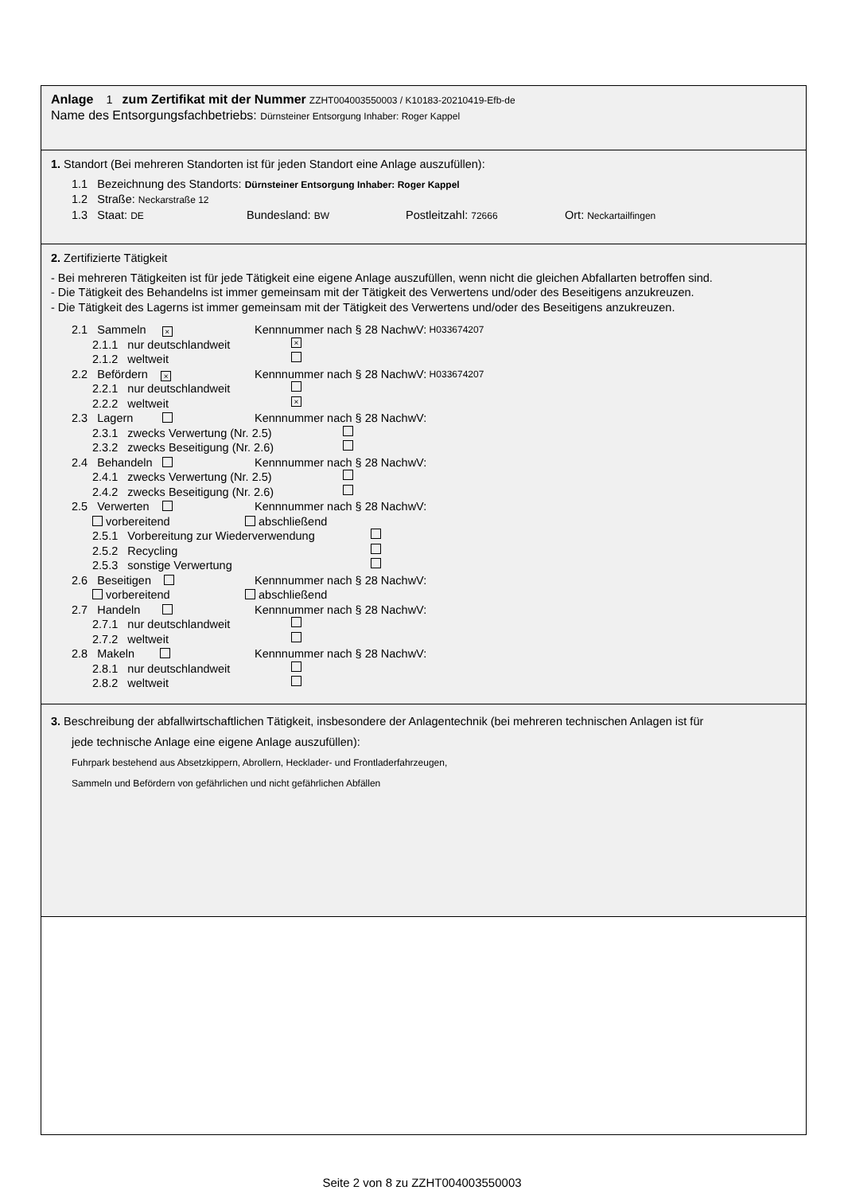Anlage 1 zum Zertifikat mit der Nummer ZZHT004003550003 / K10183-20210419-Efb-de
Name des Entsorgungsfachbetriebs: Dürnsteiner Entsorgung Inhaber: Roger Kappel
1. Standort (Bei mehreren Standorten ist für jeden Standort eine Anlage auszufüllen):
1.1 Bezeichnung des Standorts: Dürnsteiner Entsorgung Inhaber: Roger Kappel
1.2 Straße: Neckarstraße 12
1.3 Staat: DE Bundesland: BW Postleitzahl: 72666 Ort: Neckartailfingen
2. Zertifizierte Tätigkeit
- Bei mehreren Tätigkeiten ist für jede Tätigkeit eine eigene Anlage auszufüllen, wenn nicht die gleichen Abfallarten betroffen sind.
- Die Tätigkeit des Behandelns ist immer gemeinsam mit der Tätigkeit des Verwertens und/oder des Beseitigens anzukreuzen.
- Die Tätigkeit des Lagerns ist immer gemeinsam mit der Tätigkeit des Verwertens und/oder des Beseitigens anzukreuzen.
2.1 Sammeln × Kennnummer nach § 28 NachwV: H033674207
2.1.1 nur deutschlandweit ×
2.1.2 weltweit
2.2 Befördern × Kennnummer nach § 28 NachwV: H033674207
2.2.1 nur deutschlandweit
2.2.2 weltweit ×
2.3 Lagern Kennnummer nach § 28 NachwV:
2.3.1 zwecks Verwertung (Nr. 2.5)
2.3.2 zwecks Beseitigung (Nr. 2.6)
2.4 Behandeln Kennnummer nach § 28 NachwV:
2.4.1 zwecks Verwertung (Nr. 2.5)
2.4.2 zwecks Beseitigung (Nr. 2.6)
2.5 Verwerten Kennnummer nach § 28 NachwV:
vorbereitend abschließend
2.5.1 Vorbereitung zur Wiederverwendung
2.5.2 Recycling
2.5.3 sonstige Verwertung
2.6 Beseitigen Kennnummer nach § 28 NachwV:
vorbereitend abschließend
2.7 Handeln Kennnummer nach § 28 NachwV:
2.7.1 nur deutschlandweit
2.7.2 weltweit
2.8 Makeln Kennnummer nach § 28 NachwV:
2.8.1 nur deutschlandweit
2.8.2 weltweit
3. Beschreibung der abfallwirtschaftlichen Tätigkeit, insbesondere der Anlagentechnik (bei mehreren technischen Anlagen ist für
jede technische Anlage eine eigene Anlage auszufüllen):
Fuhrpark bestehend aus Absetzkippern, Abrollern, Hecklader- und Frontladerfahrzeugen,
Sammeln und Befördern von gefährlichen und nicht gefährlichen Abfällen
Seite 2 von 8 zu ZZHT004003550003